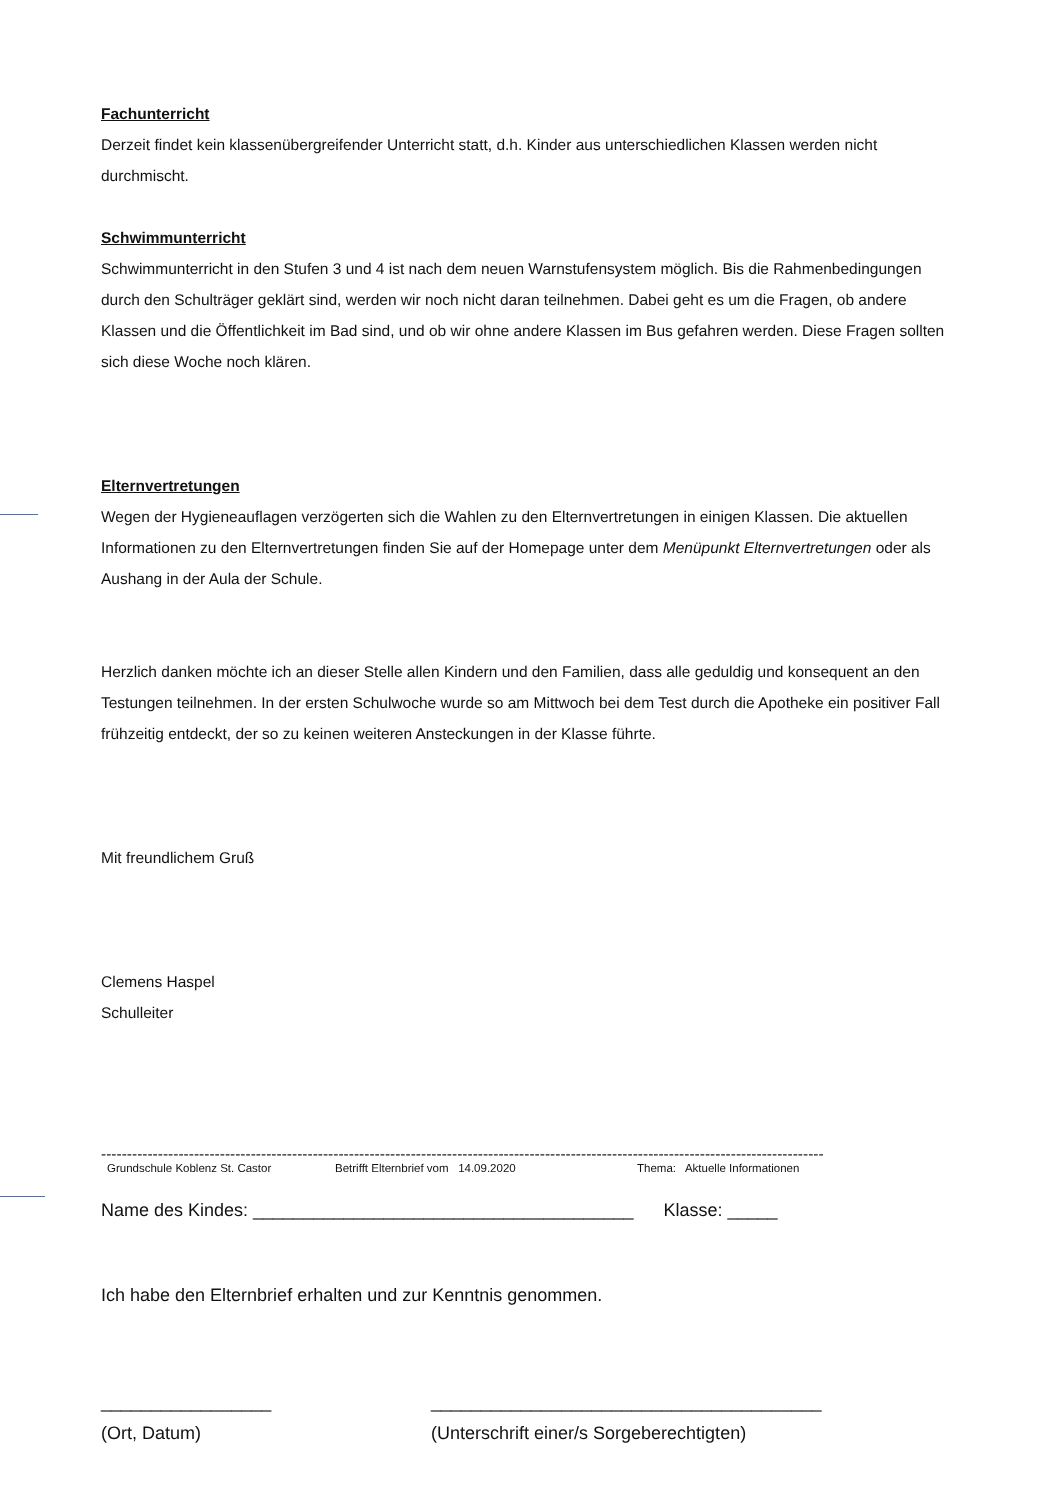Fachunterricht
Derzeit findet kein klassenübergreifender Unterricht statt, d.h. Kinder aus unterschiedlichen Klassen werden nicht durchmischt.
Schwimmunterricht
Schwimmunterricht in den Stufen 3 und 4 ist nach dem neuen Warnstufensystem möglich. Bis die Rahmenbedingungen durch den Schulträger geklärt sind, werden wir noch nicht daran teilnehmen. Dabei geht es um die Fragen, ob andere Klassen und die Öffentlichkeit im Bad sind, und ob wir ohne andere Klassen im Bus gefahren werden. Diese Fragen sollten sich diese Woche noch klären.
Elternvertretungen
Wegen der Hygieneauflagen verzögerten sich die Wahlen zu den Elternvertretungen in einigen Klassen. Die aktuellen Informationen zu den Elternvertretungen finden Sie auf der Homepage unter dem Menüpunkt Elternvertretungen oder als Aushang in der Aula der Schule.
Herzlich danken möchte ich an dieser Stelle allen Kindern und den Familien, dass alle geduldig und konsequent an den Testungen teilnehmen. In der ersten Schulwoche wurde so am Mittwoch bei dem Test durch die Apotheke ein positiver Fall frühzeitig entdeckt, der so zu keinen weiteren Ansteckungen in der Klasse führte.
Mit freundlichem Gruß
Clemens Haspel
Schulleiter
--------------------------------------------------------------------------------------------------------------------------------------------
Grundschule Koblenz St. Castor Betrifft Elternbrief vom 14.09.2020 Thema: Aktuelle Informationen
Name des Kindes: ______________________________________ Klasse: _____
Ich habe den Elternbrief erhalten und zur Kenntnis genommen.
_________________
(Ort, Datum) _______________________________________
(Unterschrift einer/s Sorgeberechtigten)